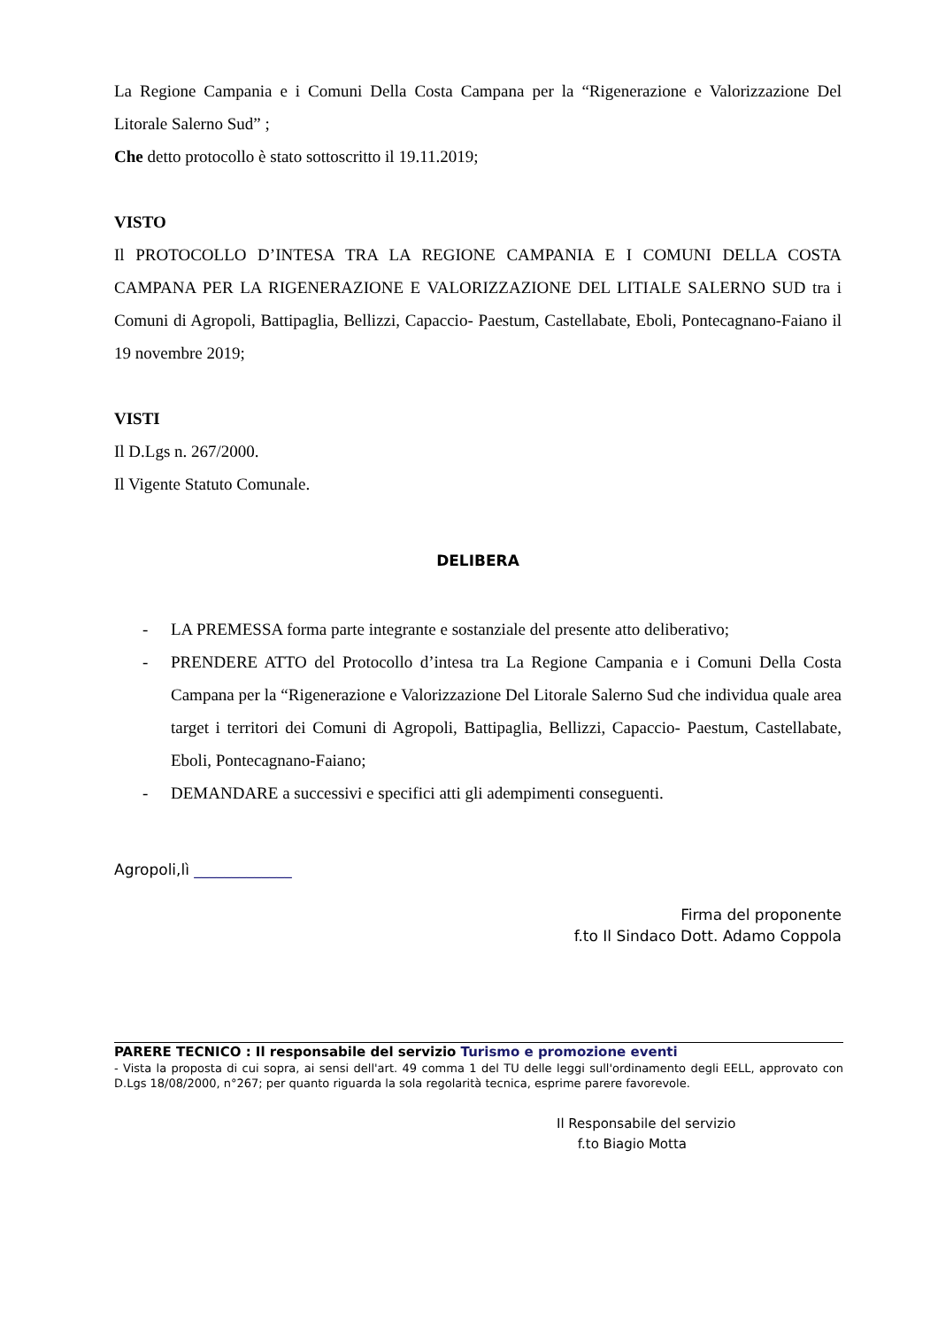La Regione Campania e i Comuni Della Costa Campana per la “Rigenerazione e Valorizzazione Del Litorale Salerno Sud” ;
Che detto protocollo è stato sottoscritto il 19.11.2019;
VISTO
Il PROTOCOLLO D’INTESA TRA LA REGIONE CAMPANIA E I COMUNI DELLA COSTA CAMPANA PER LA RIGENERAZIONE E VALORIZZAZIONE DEL LITIALE SALERNO SUD tra i Comuni di Agropoli, Battipaglia, Bellizzi, Capaccio- Paestum, Castellabate, Eboli, Pontecagnano-Faiano il 19 novembre 2019;
VISTI
Il D.Lgs n. 267/2000.
Il Vigente Statuto Comunale.
DELIBERA
- LA PREMESSA forma parte integrante e sostanziale del presente atto deliberativo;
- PRENDERE ATTO del Protocollo d’intesa tra La Regione Campania e i Comuni Della Costa Campana per la “Rigenerazione e Valorizzazione Del Litorale Salerno Sud che individua quale area target i territori dei Comuni di Agropoli, Battipaglia, Bellizzi, Capaccio- Paestum, Castellabate, Eboli, Pontecagnano-Faiano;
- DEMANDARE a successivi e specifici atti gli adempimenti conseguenti.
Agropoli,lì _____________
Firma del proponente
f.to Il Sindaco Dott. Adamo Coppola
PARERE TECNICO : Il responsabile del servizio Turismo e promozione eventi
- Vista la proposta di cui sopra, ai sensi dell'art. 49 comma 1 del TU delle leggi sull'ordinamento degli EELL, approvato con D.Lgs 18/08/2000, n°267; per quanto riguarda la sola regolarità tecnica, esprime parere favorevole.
Il Responsabile del servizio
f.to Biagio Motta